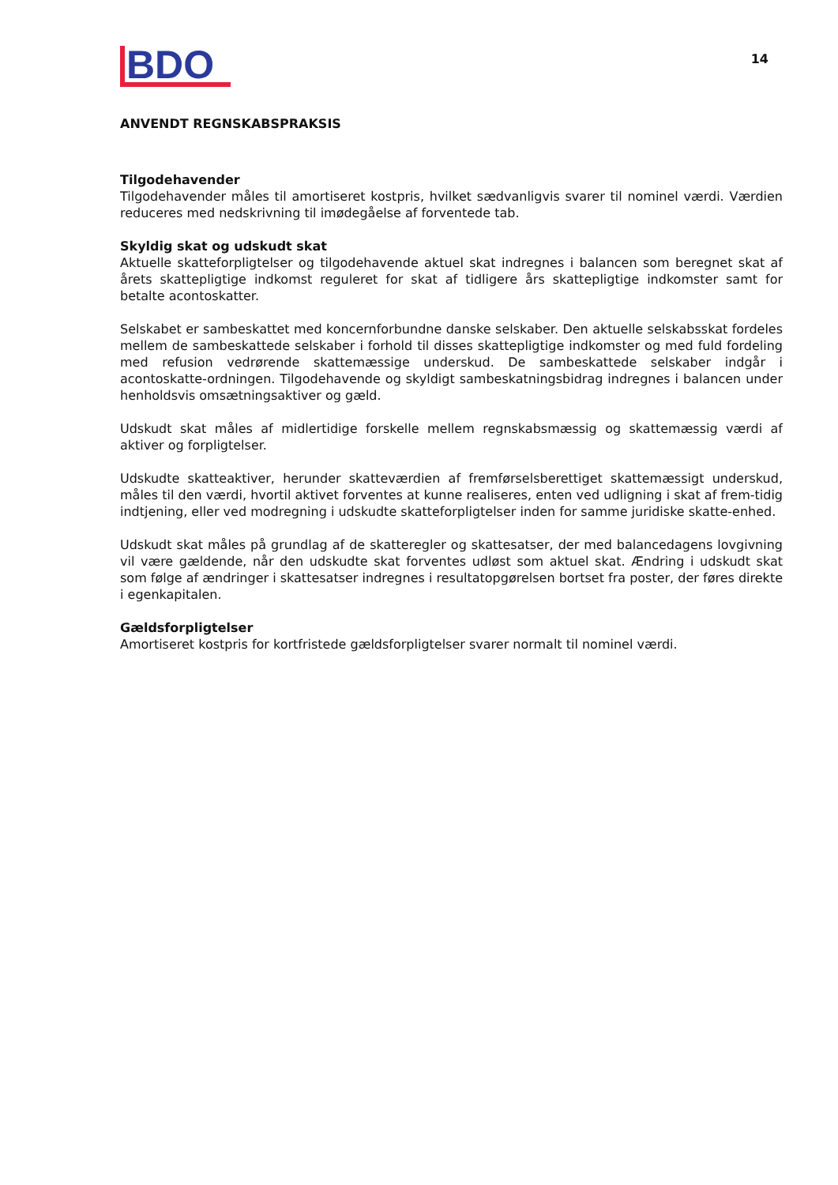BDO
14
ANVENDT REGNSKABSPRAKSIS
Tilgodehavender
Tilgodehavender måles til amortiseret kostpris, hvilket sædvanligvis svarer til nominel værdi. Værdien reduceres med nedskrivning til imødegåelse af forventede tab.
Skyldig skat og udskudt skat
Aktuelle skatteforpligtelser og tilgodehavende aktuel skat indregnes i balancen som beregnet skat af årets skattepligtige indkomst reguleret for skat af tidligere års skattepligtige indkomster samt for betalte acontoskatter.
Selskabet er sambeskattet med koncernforbundne danske selskaber. Den aktuelle selskabsskat fordeles mellem de sambeskattede selskaber i forhold til disses skattepligtige indkomster og med fuld fordeling med refusion vedrørende skattemæssige underskud. De sambeskattede selskaber indgår i acontoskatte-ordningen. Tilgodehavende og skyldigt sambeskatningsbidrag indregnes i balancen under henholdsvis omsætningsaktiver og gæld.
Udskudt skat måles af midlertidige forskelle mellem regnskabsmæssig og skattemæssig værdi af aktiver og forpligtelser.
Udskudte skatteaktiver, herunder skatteværdien af fremførselsberettiget skattemæssigt underskud, måles til den værdi, hvortil aktivet forventes at kunne realiseres, enten ved udligning i skat af frem-tidig indtjening, eller ved modregning i udskudte skatteforpligtelser inden for samme juridiske skatte-enhed.
Udskudt skat måles på grundlag af de skatteregler og skattesatser, der med balancedagens lovgivning vil være gældende, når den udskudte skat forventes udløst som aktuel skat. Ændring i udskudt skat som følge af ændringer i skattesatser indregnes i resultatopgørelsen bortset fra poster, der føres direkte i egenkapitalen.
Gældsforpligtelser
Amortiseret kostpris for kortfristede gældsforpligtelser svarer normalt til nominel værdi.